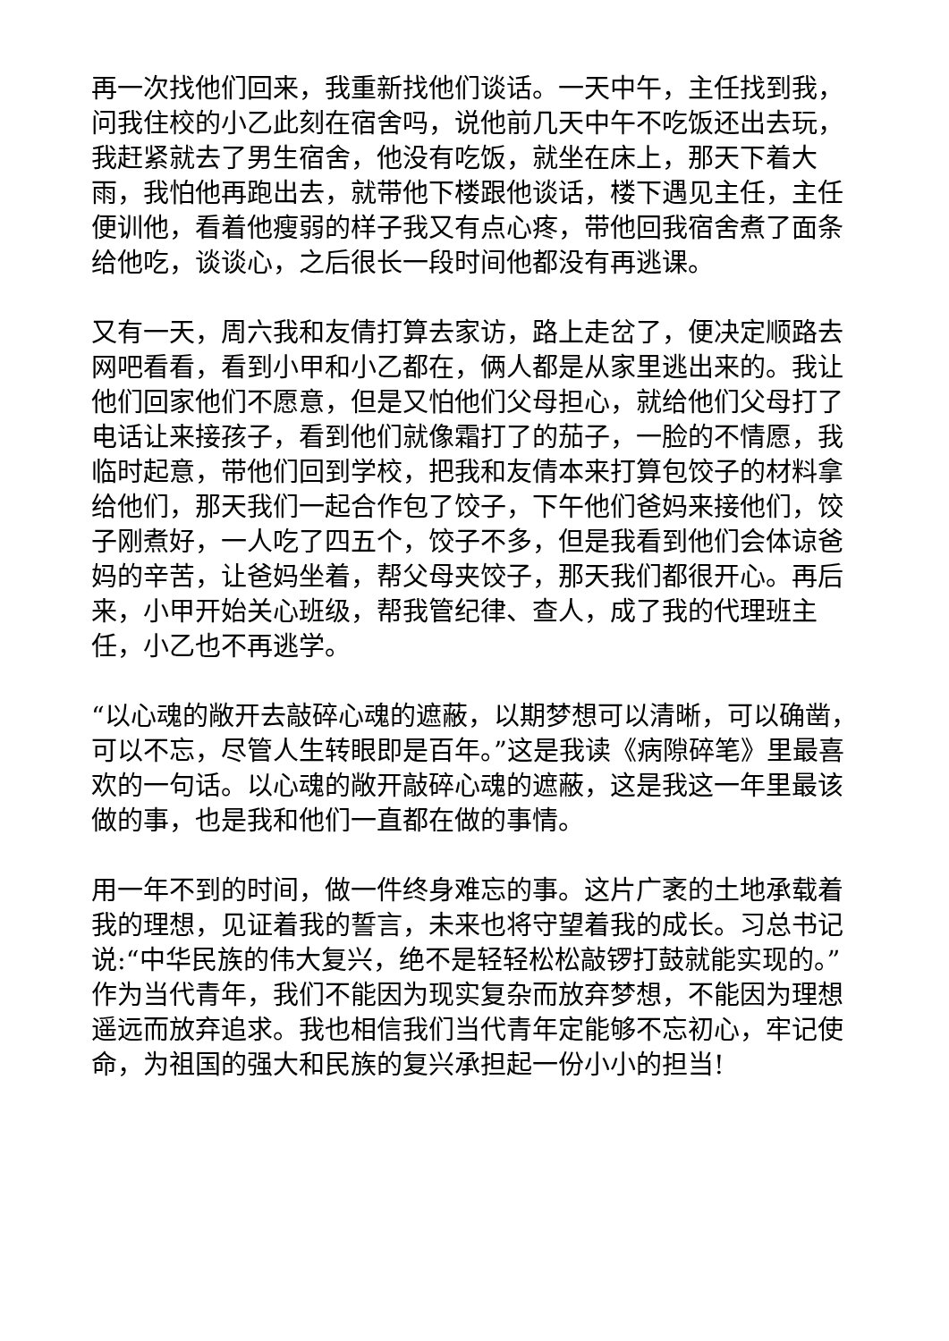再一次找他们回来，我重新找他们谈话。一天中午，主任找到我，问我住校的小乙此刻在宿舍吗，说他前几天中午不吃饭还出去玩，我赶紧就去了男生宿舍，他没有吃饭，就坐在床上，那天下着大雨，我怕他再跑出去，就带他下楼跟他谈话，楼下遇见主任，主任便训他，看着他瘦弱的样子我又有点心疼，带他回我宿舍煮了面条给他吃，谈谈心，之后很长一段时间他都没有再逃课。
又有一天，周六我和友倩打算去家访，路上走岔了，便决定顺路去网吧看看，看到小甲和小乙都在，俩人都是从家里逃出来的。我让他们回家他们不愿意，但是又怕他们父母担心，就给他们父母打了电话让来接孩子，看到他们就像霜打了的茄子，一脸的不情愿，我临时起意，带他们回到学校，把我和友倩本来打算包饺子的材料拿给他们，那天我们一起合作包了饺子，下午他们爸妈来接他们，饺子刚煮好，一人吃了四五个，饺子不多，但是我看到他们会体谅爸妈的辛苦，让爸妈坐着，帮父母夹饺子，那天我们都很开心。再后来，小甲开始关心班级，帮我管纪律、查人，成了我的代理班主任，小乙也不再逃学。
“以心魂的敞开去敲碎心魂的遮蔽，以期梦想可以清晰，可以确凿，可以不忘，尽管人生转眼即是百年。”这是我读《病隙碎笔》里最喜欢的一句话。以心魂的敞开敲碎心魂的遮蔽，这是我这一年里最该做的事，也是我和他们一直都在做的事情。
用一年不到的时间，做一件终身难忘的事。这片广袤的土地承载着我的理想，见证着我的誓言，未来也将守望着我的成长。习总书记说:“中华民族的伟大复兴，绝不是轻轻松松敲锣打鼓就能实现的。”作为当代青年，我们不能因为现实复杂而放弃梦想，不能因为理想遥远而放弃追求。我也相信我们当代青年定能够不忘初心，牢记使命，为祖国的强大和民族的复兴承担起一份小小的担当!